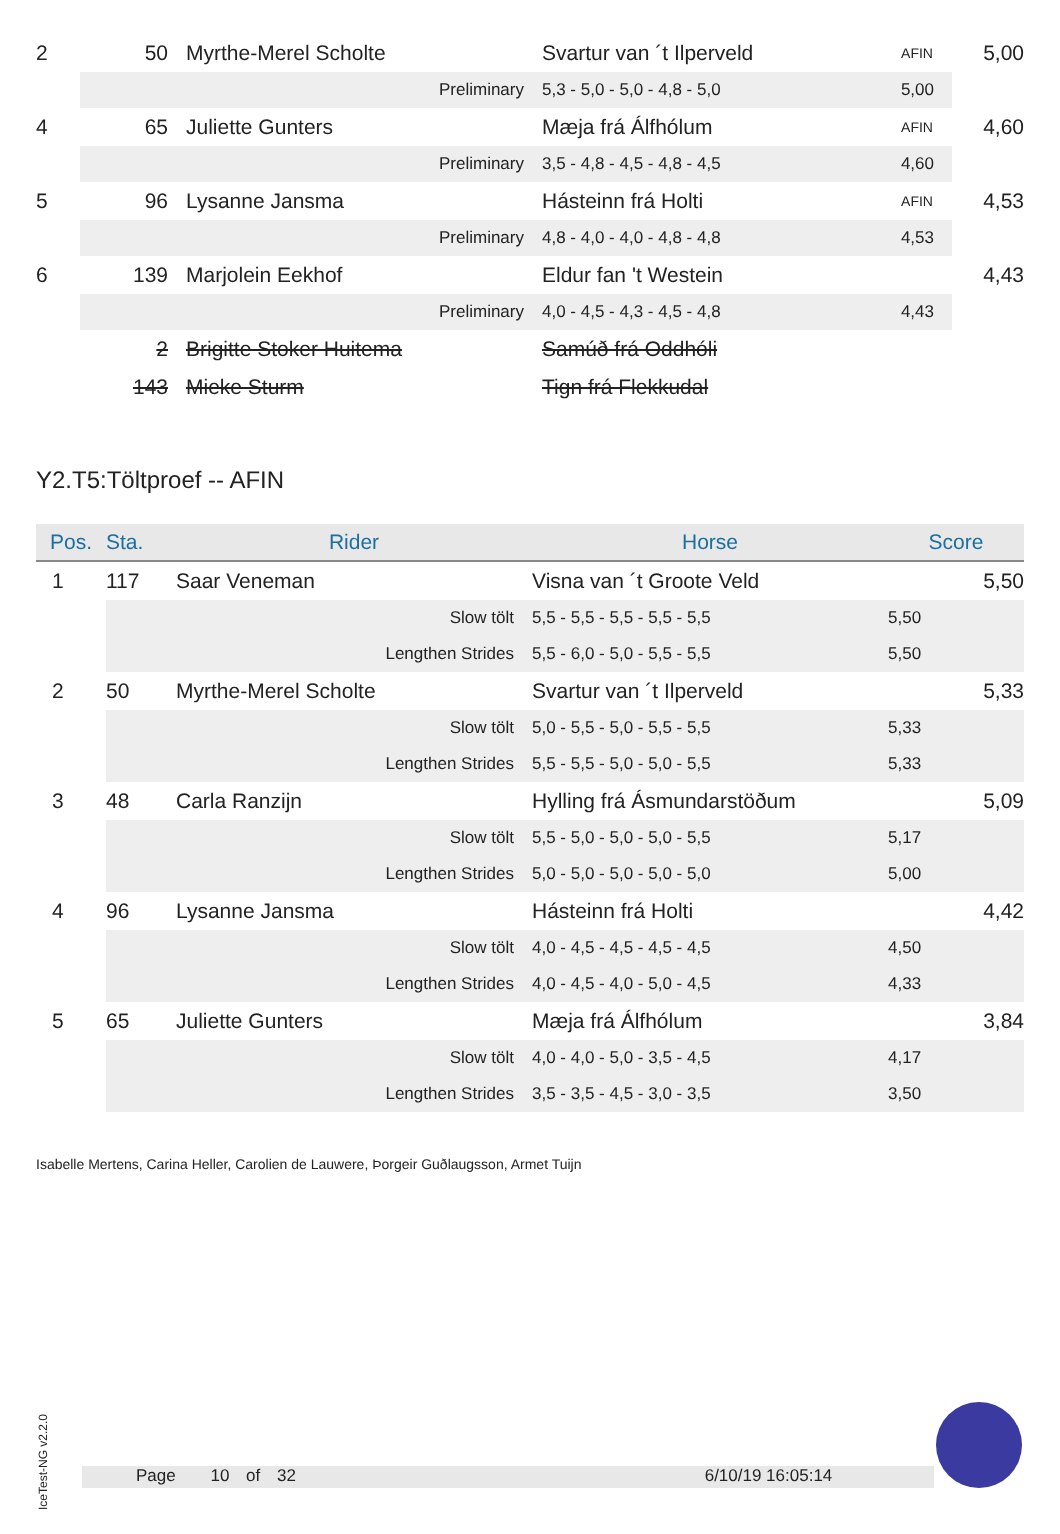| 2 | 50 | Myrthe-Merel Scholte | Svartur van ´t Ilperveld | AFIN | 5,00 | |
| | Preliminary | | 5,3 - 5,0 - 5,0 - 4,8 - 5,0 | 5,00 | | |
| 4 | 65 | Juliette Gunters | Mæja frá Álfhólum | AFIN | 4,60 | |
| | Preliminary | | 3,5 - 4,8 - 4,5 - 4,8 - 4,5 | 4,60 | | |
| 5 | 96 | Lysanne Jansma | Hásteinn frá Holti | AFIN | 4,53 | |
| | Preliminary | | 4,8 - 4,0 - 4,0 - 4,8 - 4,8 | 4,53 | | |
| 6 | 139 | Marjolein Eekhof | Eldur fan 't Westein | | 4,43 | |
| | Preliminary | | 4,0 - 4,5 - 4,3 - 4,5 - 4,8 | 4,43 | | |
| | 2 | Brigitte Stoker Huitema | Samúð frá Oddhóli | | | |
| | 143 | Mieke Sturm | Tign frá Flekkudal | | | |
Y2.T5:Töltproef -- AFIN
| Pos. | Sta. | Rider | Horse | Score |
| --- | --- | --- | --- | --- |
| 1 | 117 | Saar Veneman | Visna van ´t Groote Veld | 5,50 |
| | Slow tölt | | 5,5 - 5,5 - 5,5 - 5,5 - 5,5 | 5,50 |
| | Lengthen Strides | | 5,5 - 6,0 - 5,0 - 5,5 - 5,5 | 5,50 |
| 2 | 50 | Myrthe-Merel Scholte | Svartur van ´t Ilperveld | 5,33 |
| | Slow tölt | | 5,0 - 5,5 - 5,0 - 5,5 - 5,5 | 5,33 |
| | Lengthen Strides | | 5,5 - 5,5 - 5,0 - 5,0 - 5,5 | 5,33 |
| 3 | 48 | Carla Ranzijn | Hylling frá Ásmundarstöðum | 5,09 |
| | Slow tölt | | 5,5 - 5,0 - 5,0 - 5,0 - 5,5 | 5,17 |
| | Lengthen Strides | | 5,0 - 5,0 - 5,0 - 5,0 - 5,0 | 5,00 |
| 4 | 96 | Lysanne Jansma | Hásteinn frá Holti | 4,42 |
| | Slow tölt | | 4,0 - 4,5 - 4,5 - 4,5 - 4,5 | 4,50 |
| | Lengthen Strides | | 4,0 - 4,5 - 4,0 - 5,0 - 4,5 | 4,33 |
| 5 | 65 | Juliette Gunters | Mæja frá Álfhólum | 3,84 |
| | Slow tölt | | 4,0 - 4,0 - 5,0 - 3,5 - 4,5 | 4,17 |
| | Lengthen Strides | | 3,5 - 3,5 - 4,5 - 3,0 - 3,5 | 3,50 |
Isabelle Mertens, Carina Heller, Carolien de Lauwere, Þorgeir Guðlaugsson, Armet Tuijn
IceTest-NG v2.2.0
Page 10 of 32 6/10/19 16:05:14